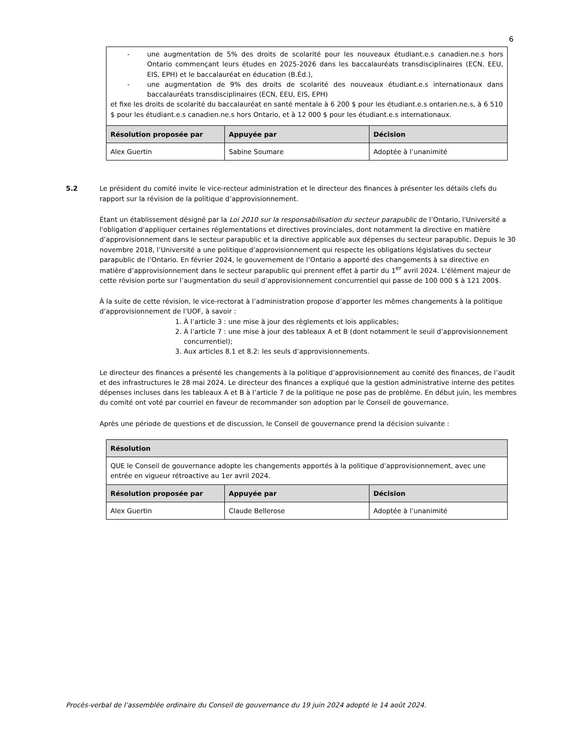6
| - une augmentation de 5% des droits de scolarité pour les nouveaux étudiant.e.s canadien.ne.s hors Ontario commençant leurs études en 2025-2026 dans les baccalauréats transdisciplinaires (ECN, EEU, EIS, EPH) et le baccalauréat en éducation (B.Éd.), - une augmentation de 9% des droits de scolarité des nouveaux étudiant.e.s internationaux dans baccalauréats transdisciplinaires (ECN, EEU, EIS, EPH) et fixe les droits de scolarité du baccalauréat en santé mentale à 6 200 $ pour les étudiant.e.s ontarien.ne.s, à 6 510 $ pour les étudiant.e.s canadien.ne.s hors Ontario, et à 12 000 $ pour les étudiant.e.s internationaux. | | |
| Résolution proposée par | Appuyée par | Décision |
| Alex Guertin | Sabine Soumare | Adoptée à l’unanimité |
5.2 Le président du comité invite le vice-recteur administration et le directeur des finances à présenter les détails clefs du rapport sur la révision de la politique d’approvisionnement.
Étant un établissement désigné par la Loi 2010 sur la responsabilisation du secteur parapublic de l’Ontario, l'Université a l'obligation d'appliquer certaines réglementations et directives provinciales, dont notamment la directive en matière d’approvisionnement dans le secteur parapublic et la directive applicable aux dépenses du secteur parapublic. Depuis le 30 novembre 2018, l’Université a une politique d’approvisionnement qui respecte les obligations législatives du secteur parapublic de l’Ontario. En février 2024, le gouvernement de l’Ontario a apporté des changements à sa directive en matière d’approvisionnement dans le secteur parapublic qui prennent effet à partir du 1<sup>er</sup> avril 2024. L'élément majeur de cette révision porte sur l’augmentation du seuil d’approvisionnement concurrentiel qui passe de 100 000 $ à 121 200$.
À la suite de cette révision, le vice-rectorat à l’administration propose d’apporter les mêmes changements à la politique d’approvisionnement de l’UOF, à savoir :
1. À l’article 3 : une mise à jour des règlements et lois applicables;
2. À l’article 7 : une mise à jour des tableaux A et B (dont notamment le seuil d’approvisionnement concurrentiel);
3. Aux articles 8.1 et 8.2: les seuls d’approvisionnements.
Le directeur des finances a présenté les changements à la politique d’approvisionnement au comité des finances, de l’audit et des infrastructures le 28 mai 2024. Le directeur des finances a expliqué que la gestion administrative interne des petites dépenses incluses dans les tableaux A et B à l’article 7 de la politique ne pose pas de problème. En début juin, les membres du comité ont voté par courriel en faveur de recommander son adoption par le Conseil de gouvernance.
Après une période de questions et de discussion, le Conseil de gouvernance prend la décision suivante :
| Résolution | | |
| --- | --- | --- |
| QUE le Conseil de gouvernance adopte les changements apportés à la politique d’approvisionnement, avec une entrée en vigueur rétroactive au 1er avril 2024. | | |
| Résolution proposée par | Appuyée par | Décision |
| Alex Guertin | Claude Bellerose | Adoptée à l’unanimité |
Procès-verbal de l’assemblée ordinaire du Conseil de gouvernance du 19 juin 2024 adopté le 14 août 2024.